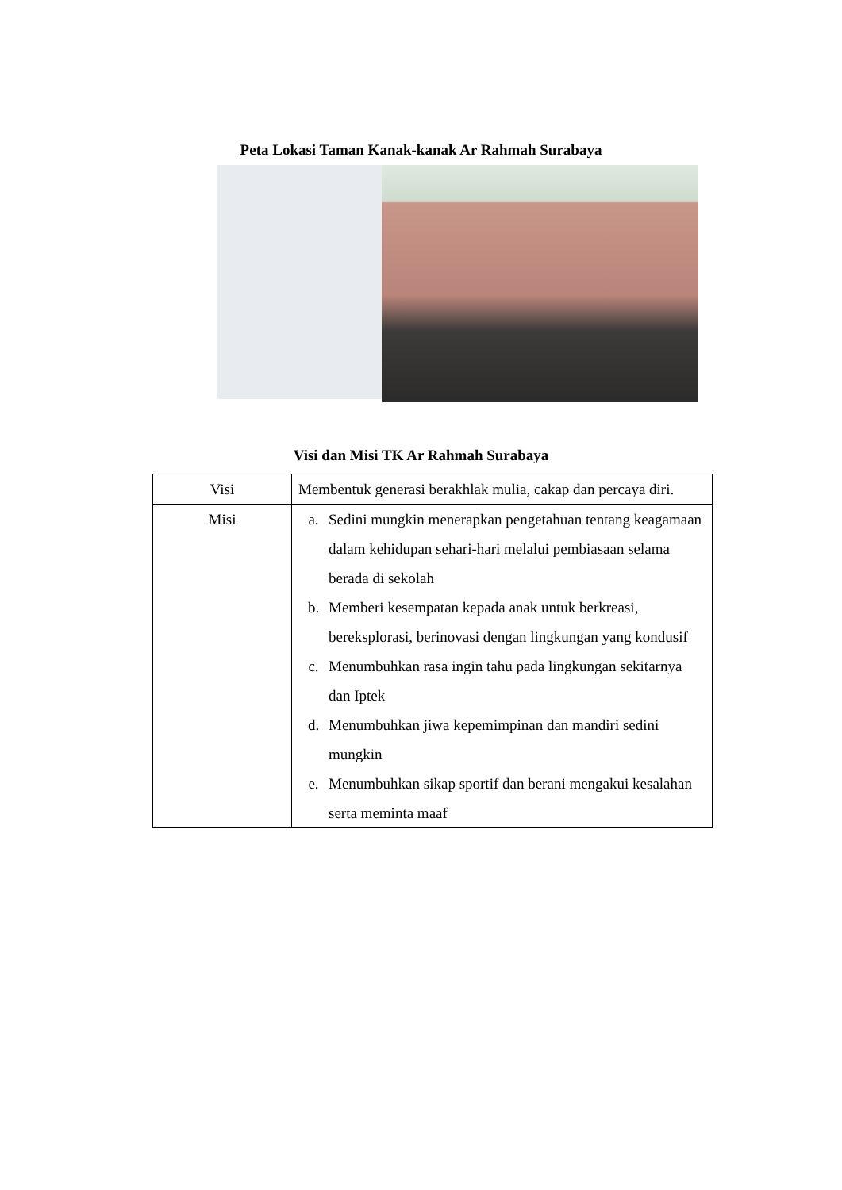Peta Lokasi Taman Kanak-kanak Ar Rahmah Surabaya
Visi dan Misi TK Ar Rahmah Surabaya
| Visi | Membentuk generasi berakhlak mulia, cakap dan percaya diri. |
| Misi | a. Sedini mungkin menerapkan pengetahuan tentang keagamaan dalam kehidupan sehari-hari melalui pembiasaan selama berada di sekolah b. Memberi kesempatan kepada anak untuk berkreasi, bereksplorasi, berinovasi dengan lingkungan yang kondusif c. Menumbuhkan rasa ingin tahu pada lingkungan sekitarnya dan Iptek d. Menumbuhkan jiwa kepemimpinan dan mandiri sedini mungkin e. Menumbuhkan sikap sportif dan berani mengakui kesalahan serta meminta maaf |